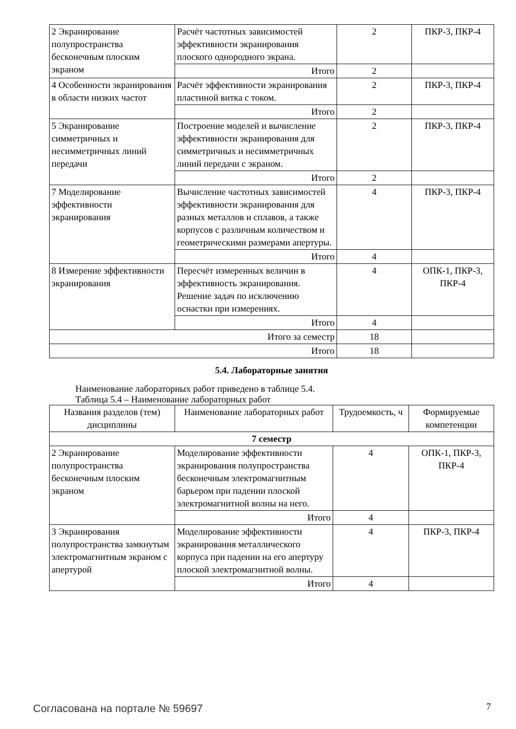| 2 Экранирование полупространства бесконечным плоским экраном | Расчёт частотных зависимостей эффективности экранирования плоского однородного экрана. | 2 | ПКР-3, ПКР-4 |
| | Итого | 2 | |
| 4 Особенности экранирования в области низких частот | Расчёт эффективности экранирования пластиной витка с током. | 2 | ПКР-3, ПКР-4 |
| | Итого | 2 | |
| 5 Экранирование симметричных и несимметричных линий передачи | Построение моделей и вычисление эффективности экранирования для симметричных и несимметричных линий передачи с экраном. | 2 | ПКР-3, ПКР-4 |
| | Итого | 2 | |
| 7 Моделирование эффективности экранирования | Вычисление частотных зависимостей эффективности экранирования для разных металлов и сплавов, а также корпусов с различным количеством и геометрическими размерами апертуры. | 4 | ПКР-3, ПКР-4 |
| | Итого | 4 | |
| 8 Измерение эффективности экранирования | Пересчёт измеренных величин в эффективность экранирования. Решение задач по исключению оснастки при измерениях. | 4 | ОПК-1, ПКР-3, ПКР-4 |
| | Итого | 4 | |
| Итого за семестр | | 18 | |
| Итого | | 18 | |
5.4. Лабораторные занятия
Наименование лабораторных работ приведено в таблице 5.4.
Таблица 5.4 – Наименование лабораторных работ
| Названия разделов (тем) дисциплины | Наименование лабораторных работ | Трудоемкость, ч | Формируемые компетенции |
| --- | --- | --- | --- |
| 7 семестр | | | |
| 2 Экранирование полупространства бесконечным плоским экраном | Моделирование эффективности экранирования полупространства бесконечным электромагнитным барьером при падении плоской электромагнитной волны на него. | 4 | ОПК-1, ПКР-3, ПКР-4 |
| | Итого | 4 | |
| 3 Экранирования полупространства замкнутым электромагнитным экраном с апертурой | Моделирование эффективности экранирования металлического корпуса при падении на его апертуру плоской электромагнитной волны. | 4 | ПКР-3, ПКР-4 |
| | Итого | 4 | |
Согласована на портале № 59697 7